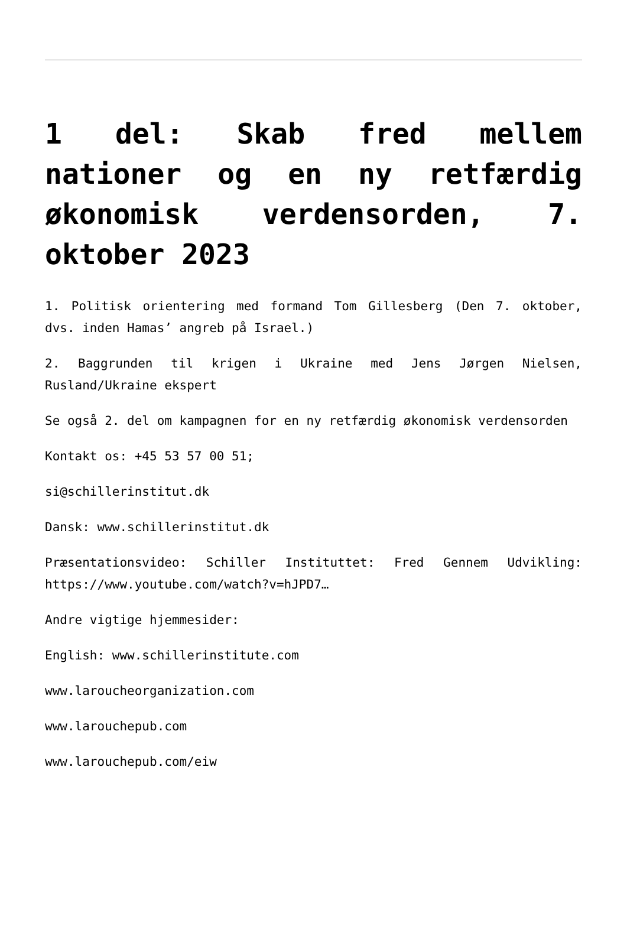1 del: Skab fred mellem nationer og en ny retfærdig økonomisk verdensorden, 7. oktober 2023
1. Politisk orientering med formand Tom Gillesberg (Den 7. oktober, dvs. inden Hamas’ angreb på Israel.)
2. Baggrunden til krigen i Ukraine med Jens Jørgen Nielsen, Rusland/Ukraine ekspert
Se også 2. del om kampagnen for en ny retfærdig økonomisk verdensorden
Kontakt os: +45 53 57 00 51;
si@schillerinstitut.dk
Dansk: www.schillerinstitut.dk
Præsentationsvideo: Schiller Instituttet: Fred Gennem Udvikling: https://www.youtube.com/watch?v=hJPD7…
Andre vigtige hjemmesider:
English: www.schillerinstitute.com
www.laroucheorganization.com
www.larouchepub.com
www.larouchepub.com/eiw